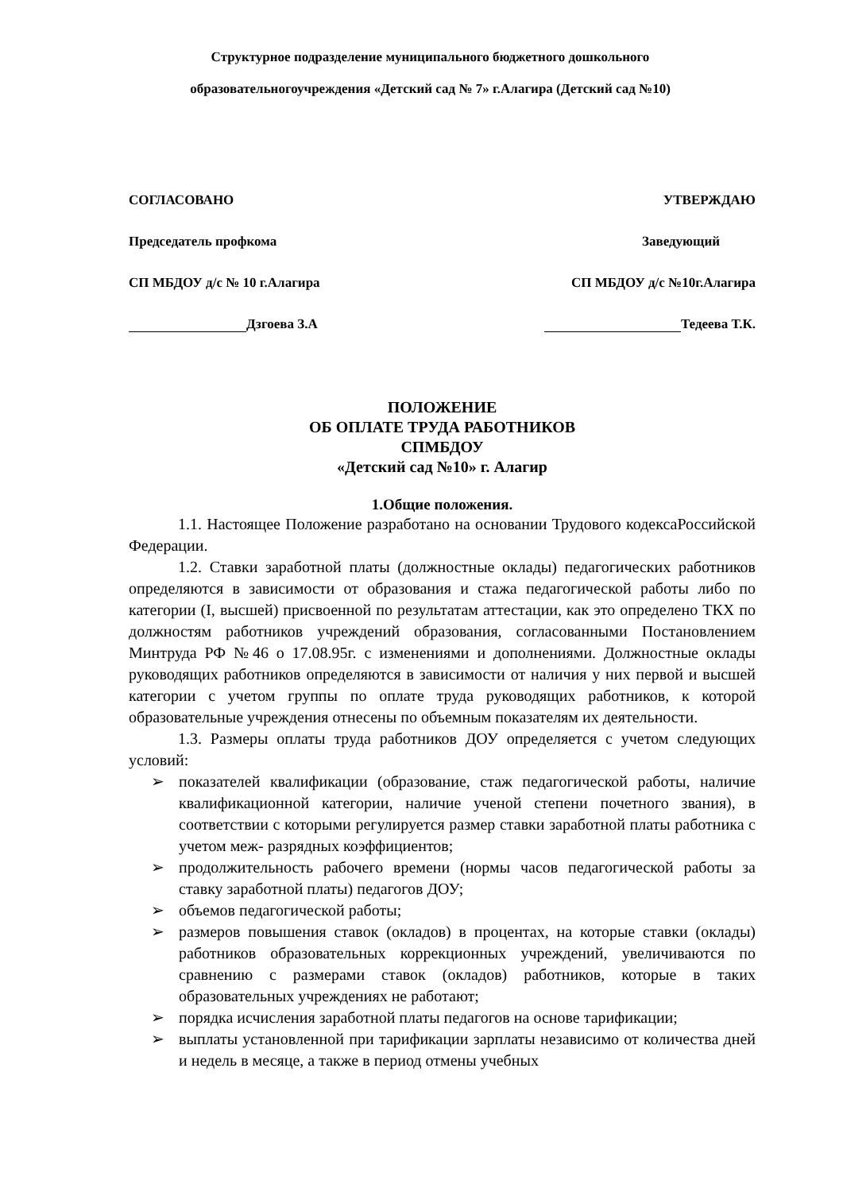Структурное подразделение муниципального бюджетного дошкольного
образовательногоучреждения «Детский сад № 7» г.Алагира (Детский сад №10)
СОГЛАСОВАНО УТВЕРЖДАЮ
Председатель профкома Заведующий
СП МБДОУ д/с № 10 г.Алагира СП МБДОУ д/с №10г.Алагира
Дзгоева З.А Тедеева Т.К.
ПОЛОЖЕНИЕ
ОБ ОПЛАТЕ ТРУДА РАБОТНИКОВ
СПМБДОУ
«Детский сад №10» г. Алагир
1.Общие положения.
1.1. Настоящее Положение разработано на основании Трудового кодексаРоссийской Федерации.
1.2. Ставки заработной платы (должностные оклады) педагогических работников определяются в зависимости от образования и стажа педагогической работы либо по категории (I, высшей) присвоенной по результатам аттестации, как это определено ТКХ по должностям работников учреждений образования, согласованными Постановлением Минтруда РФ №46 о 17.08.95г. с изменениями и дополнениями. Должностные оклады руководящих работников определяются в зависимости от наличия у них первой и высшей категории с учетом группы по оплате труда руководящих работников, к которой образовательные учреждения отнесены по объемным показателям их деятельности.
1.3. Размеры оплаты труда работников ДОУ определяется с учетом следующих условий:
➢ показателей квалификации (образование, стаж педагогической работы, наличие квалификационной категории, наличие ученой степени почетного звания), в соответствии с которыми регулируется размер ставки заработной платы работника с учетом меж- разрядных коэффициентов;
➢ продолжительность рабочего времени (нормы часов педагогической работы за ставку заработной платы) педагогов ДОУ;
➢ объемов педагогической работы;
➢ размеров повышения ставок (окладов) в процентах, на которые ставки (оклады) работников образовательных коррекционных учреждений, увеличиваются по сравнению с размерами ставок (окладов) работников, которые в таких образовательных учреждениях не работают;
➢ порядка исчисления заработной платы педагогов на основе тарификации;
➢ выплаты установленной при тарификации зарплаты независимо от количества дней и недель в месяце, а также в период отмены учебных